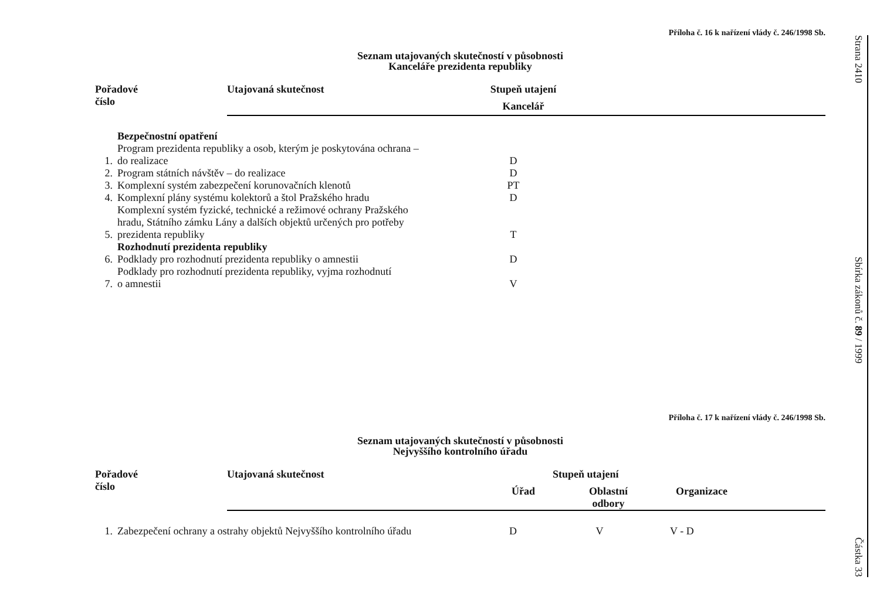Příloha č. 16 k nařízení vlády č. 246/1998 Sb.
Seznam utajovaných skutečností v působnosti
Kanceláře prezidenta republiky
| Pořadové číslo | Utajovaná skutečnost | Stupeň utajení | |
| --- | --- | --- | --- |
| | | Kancelář | |
| | Bezpečnostní opatření | | |
| 1. | Program prezidenta republiky a osob, kterým je poskytována ochrana – do realizace | D | |
| 2. | Program státních návštěv – do realizace | D | |
| 3. | Komplexní systém zabezpečení korunovačních klenotů | PT | |
| 4. | Komplexní plány systému kolektorů a štol Pražského hradu | D | |
| 5. | Komplexní systém fyzické, technické a režimové ochrany Pražského hradu, Státního zámku Lány a dalších objektů určených pro potřeby prezidenta republiky | T | |
| | Rozhodnutí prezidenta republiky | | |
| 6. | Podklady pro rozhodnutí prezidenta republiky o amnestii | D | |
| 7. | Podklady pro rozhodnutí prezidenta republiky, vyjma rozhodnutí o amnestii | V | |
Příloha č. 17 k nařízení vlády č. 246/1998 Sb.
Seznam utajovaných skutečností v působnosti
Nejvyššího kontrolního úřadu
| Pořadové číslo | Utajovaná skutečnost | Stupeň utajení | | |
| --- | --- | --- | --- | --- |
| | | Úřad | Oblastní odbory | Organizace |
| 1. | Zabezpečení ochrany a ostrahy objektů Nejvyššího kontrolního úřadu | D | V | V - D |
Strana 2410
Sbírka zákonů č. 89 / 1999
Částka 33